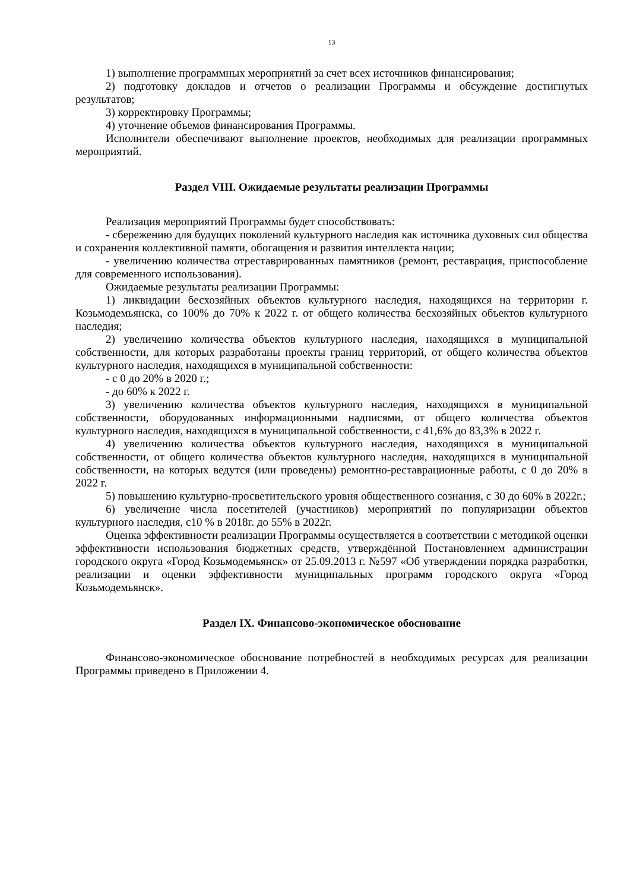13
1) выполнение программных мероприятий за счет всех источников финансирования;
2) подготовку докладов и отчетов о реализации Программы и обсуждение достигнутых результатов;
3) корректировку Программы;
4) уточнение объемов финансирования Программы.
Исполнители обеспечивают выполнение проектов, необходимых для реализации программных мероприятий.
Раздел VIII. Ожидаемые результаты реализации Программы
Реализация мероприятий Программы будет способствовать:
- сбережению для будущих поколений культурного наследия как источника духовных сил общества и сохранения коллективной памяти, обогащения и развития интеллекта нации;
- увеличению количества отреставрированных памятников (ремонт, реставрация, приспособление для современного использования).
Ожидаемые результаты реализации Программы:
1) ликвидации бесхозяйных объектов культурного наследия, находящихся на территории г. Козьмодемьянска, со 100% до 70% к 2022 г. от общего количества бесхозяйных объектов культурного наследия;
2) увеличению количества объектов культурного наследия, находящихся в муниципальной собственности, для которых разработаны проекты границ территорий, от общего количества объектов культурного наследия, находящихся в муниципальной собственности:
- с 0 до 20% в 2020 г.;
- до 60% к 2022 г.
3) увеличению количества объектов культурного наследия, находящихся в муниципальной собственности, оборудованных информационными надписями, от общего количества объектов культурного наследия, находящихся в муниципальной собственности, с 41,6% до 83,3% в 2022 г.
4) увеличению количества объектов культурного наследия, находящихся в муниципальной собственности, от общего количества объектов культурного наследия, находящихся в муниципальной собственности, на которых ведутся (или проведены) ремонтно-реставрационные работы, с 0 до 20% в 2022 г.
5) повышению культурно-просветительского уровня общественного сознания, с 30 до 60% в 2022г.;
6) увеличение числа посетителей (участников) мероприятий по популяризации объектов культурного наследия, с10 % в 2018г. до 55% в 2022г.
Оценка эффективности реализации Программы осуществляется в соответствии с методикой оценки эффективности использования бюджетных средств, утверждённой Постановлением администрации городского округа «Город Козьмодемьянск» от 25.09.2013 г. №597 «Об утверждении порядка разработки, реализации и оценки эффективности муниципальных программ городского округа «Город Козьмодемьянск».
Раздел IX. Финансово-экономическое обоснование
Финансово-экономическое обоснование потребностей в необходимых ресурсах для реализации Программы приведено в Приложении 4.